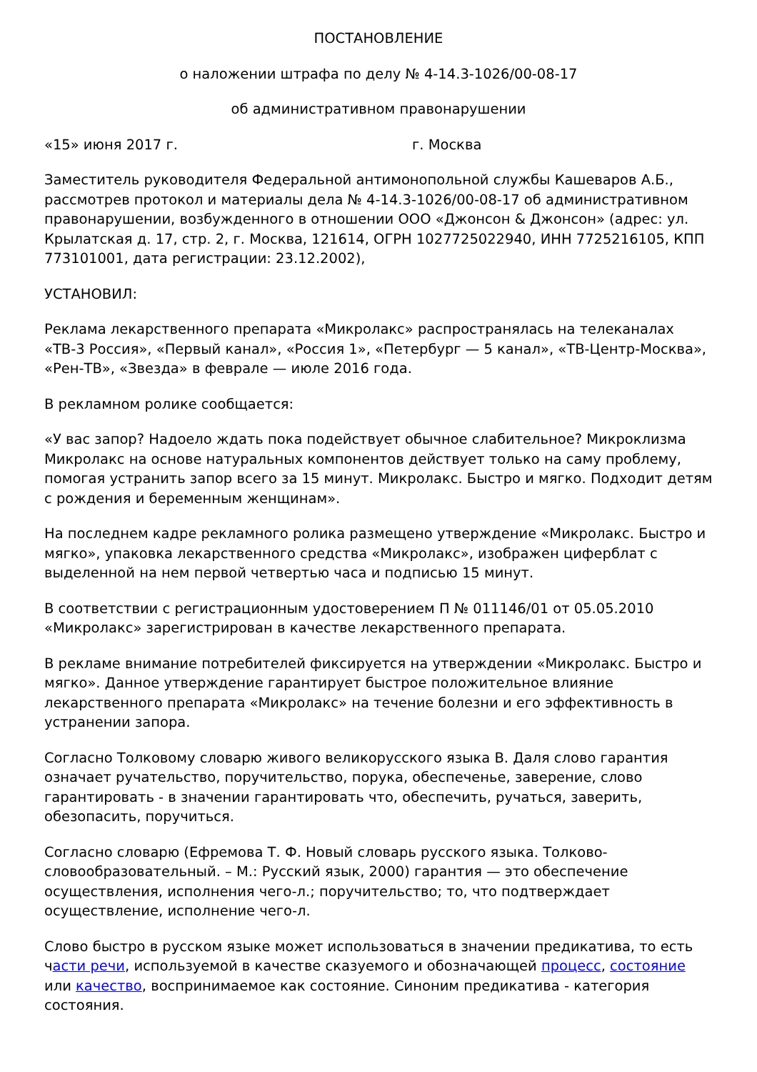ПОСТАНОВЛЕНИЕ
о наложении штрафа по делу № 4-14.3-1026/00-08-17
об административном правонарушении
«15» июня 2017 г. г. Москва
Заместитель руководителя Федеральной антимонопольной службы Кашеваров А.Б., рассмотрев протокол и материалы дела № 4-14.3-1026/00-08-17 об административном правонарушении, возбужденного в отношении ООО «Джонсон & Джонсон» (адрес: ул. Крылатская д. 17, стр. 2, г. Москва, 121614, ОГРН 1027725022940, ИНН 7725216105, КПП 773101001, дата регистрации: 23.12.2002),
УСТАНОВИЛ:
Реклама лекарственного препарата «Микролакс» распространялась на телеканалах «ТВ-3 Россия», «Первый канал», «Россия 1», «Петербург — 5 канал», «ТВ-Центр-Москва», «Рен-ТВ», «Звезда» в феврале — июле 2016 года.
В рекламном ролике сообщается:
«У вас запор? Надоело ждать пока подействует обычное слабительное? Микроклизма Микролакс на основе натуральных компонентов действует только на саму проблему, помогая устранить запор всего за 15 минут. Микролакс. Быстро и мягко. Подходит детям с рождения и беременным женщинам».
На последнем кадре рекламного ролика размещено утверждение «Микролакс. Быстро и мягко», упаковка лекарственного средства «Микролакс», изображен циферблат с выделенной на нем первой четвертью часа и подписью 15 минут.
В соответствии с регистрационным удостоверением П № 011146/01 от 05.05.2010 «Микролакс» зарегистрирован в качестве лекарственного препарата.
В рекламе внимание потребителей фиксируется на утверждении «Микролакс. Быстро и мягко». Данное утверждение гарантирует быстрое положительное влияние лекарственного препарата «Микролакс» на течение болезни и его эффективность в устранении запора.
Согласно Толковому словарю живого великорусского языка В. Даля слово гарантия означает ручательство, поручительство, порука, обеспеченье, заверение, слово гарантировать - в значении гарантировать что, обеспечить, ручаться, заверить, обезопасить, поручиться.
Согласно словарю (Ефремова Т. Ф. Новый словарь русского языка. Толково-словообразовательный. – М.: Русский язык, 2000) гарантия — это обеспечение осуществления, исполнения чего-л.; поручительство; то, что подтверждает осуществление, исполнение чего-л.
Слово быстро в русском языке может использоваться в значении предикатива, то есть части речи, используемой в качестве сказуемого и обозначающей процесс, состояние или качество, воспринимаемое как состояние. Синоним предикатива - категория состояния.